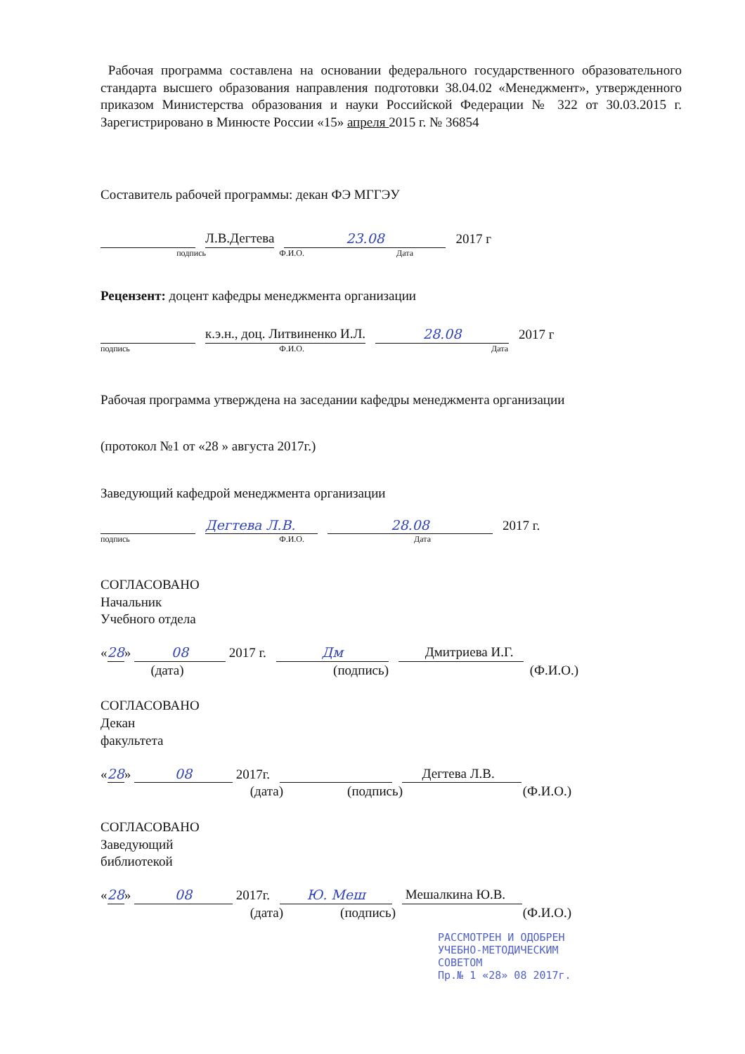Рабочая программа составлена на основании федерального государственного образовательного стандарта высшего образования направления подготовки 38.04.02 «Менеджмент», утвержденного приказом Министерства образования и науки Российской Федерации № 322 от 30.03.2015 г. Зарегистрировано в Минюсте России «15» апреля 2015 г. № 36854
Составитель рабочей программы: декан ФЭ МГГЭУ
Л.В.Дегтева 23.08 2017 г
подпись Ф.И.О. Дата
Рецензент: доцент кафедры менеджмента организации
к.э.н., доц. Литвиненко И.Л. 28.08 2017 г
подпись Ф.И.О. Дата
Рабочая программа утверждена на заседании кафедры менеджмента организации
(протокол №1 от «28 » августа 2017г.)
Заведующий кафедрой менеджмента организации
Дегтева Л.В. 28.08 2017 г.
подпись Ф.И.О. Дата
СОГЛАСОВАНО
Начальник
Учебного отдела
«28» 08 2017 г. Дм Дмитриева И.Г.
(дата) (подпись) (Ф.И.О.)
СОГЛАСОВАНО
Декан
факультета
«28» 08 2017г. Дегтева Л.В.
(дата) (подпись) (Ф.И.О.)
СОГЛАСОВАНО
Заведующий
библиотекой
«28» 08 2017г. Ю. Меш Мешалкина Ю.В.
(дата) (подпись) (Ф.И.О.)
РАССМОТРЕН И ОДОБРЕН
УЧЕБНО-МЕТОДИЧЕСКИМ
СОВЕТОМ
Пр.№ 1 «28» 08 2017г.